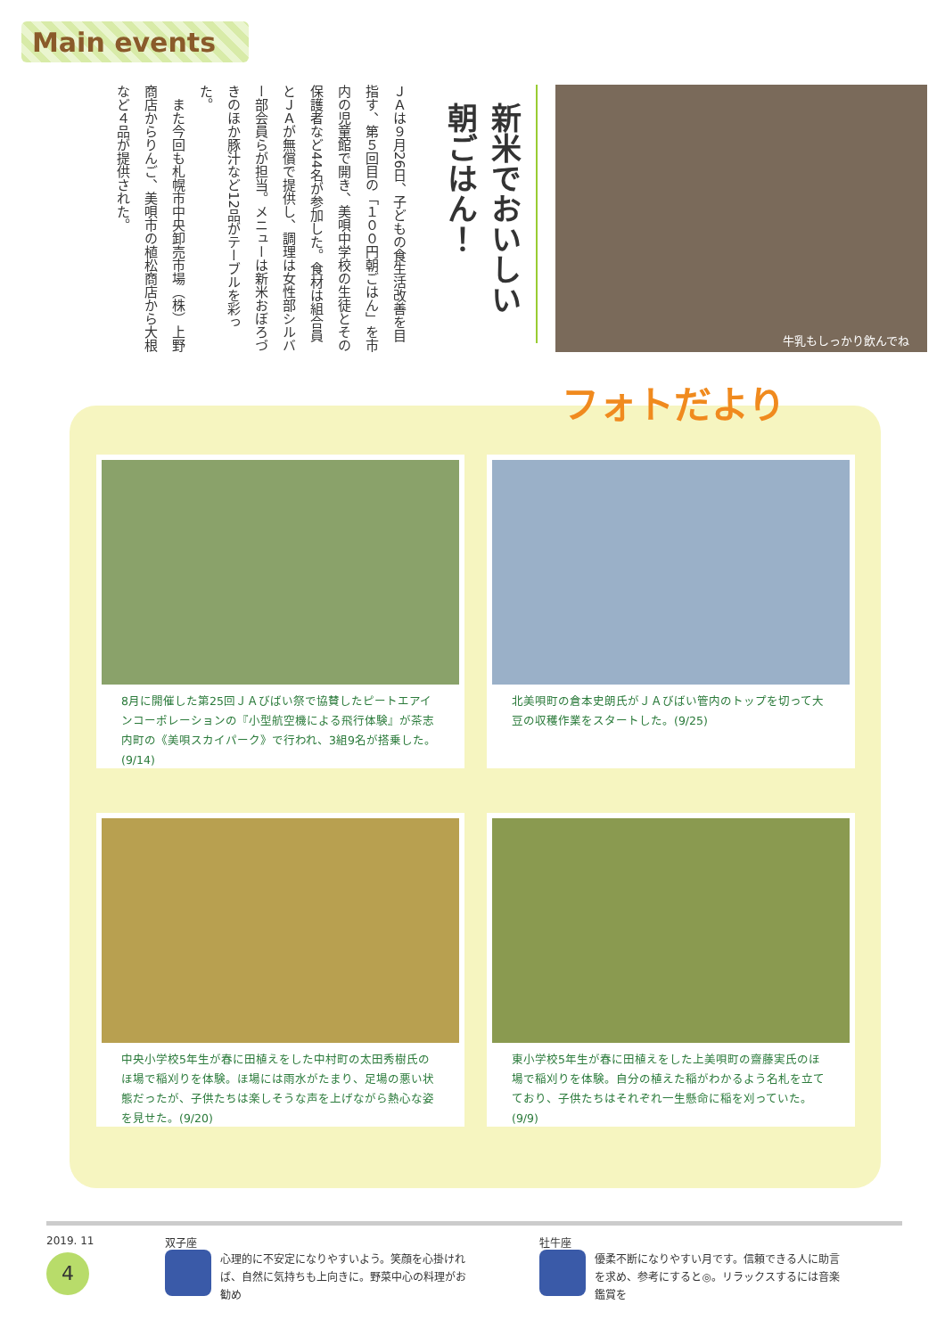Main events
牛乳もしっかり飲んでね
新米でおいしい朝ごはん！
ＪＡは９月26日、子どもの食生活改善を目指す、第５回目の「１００円朝ごはん」を市内の児童館で開き、美唄中学校の生徒とその保護者など44名が参加した。食材は組合員とＪＡが無償で提供し、調理は女性部シルバー部会員らが担当。メニューは新米おぼろづきのほか豚汁など12品がテーブルを彩った。
　また今回も札幌市中央卸売市場（株）上野商店からりんご、美唄市の植松商店から大根など４品が提供された。
8月に開催した第25回ＪＡびばい祭で協賛したピートエアインコーポレーションの『小型航空機による飛行体験』が茶志内町の《美唄スカイパーク》で行われ、3組9名が搭乗した。(9/14)
北美唄町の倉本史朗氏がＪＡびばい管内のトップを切って大豆の収穫作業をスタートした。(9/25)
中央小学校5年生が春に田植えをした中村町の太田秀樹氏のほ場で稲刈りを体験。ほ場には雨水がたまり、足場の悪い状態だったが、子供たちは楽しそうな声を上げながら熱心な姿を見せた。(9/20)
東小学校5年生が春に田植えをした上美唄町の齋藤実氏のほ場で稲刈りを体験。自分の植えた稲がわかるよう名札を立てており、子供たちはそれぞれ一生懸命に稲を刈っていた。(9/9)
フォトだより
2019. 11
4
双子座
心理的に不安定になりやすいよう。笑顔を心掛ければ、自然に気持ちも上向きに。野菜中心の料理がお勧め
牡牛座
優柔不断になりやすい月です。信頼できる人に助言を求め、参考にすると◎。リラックスするには音楽鑑賞を